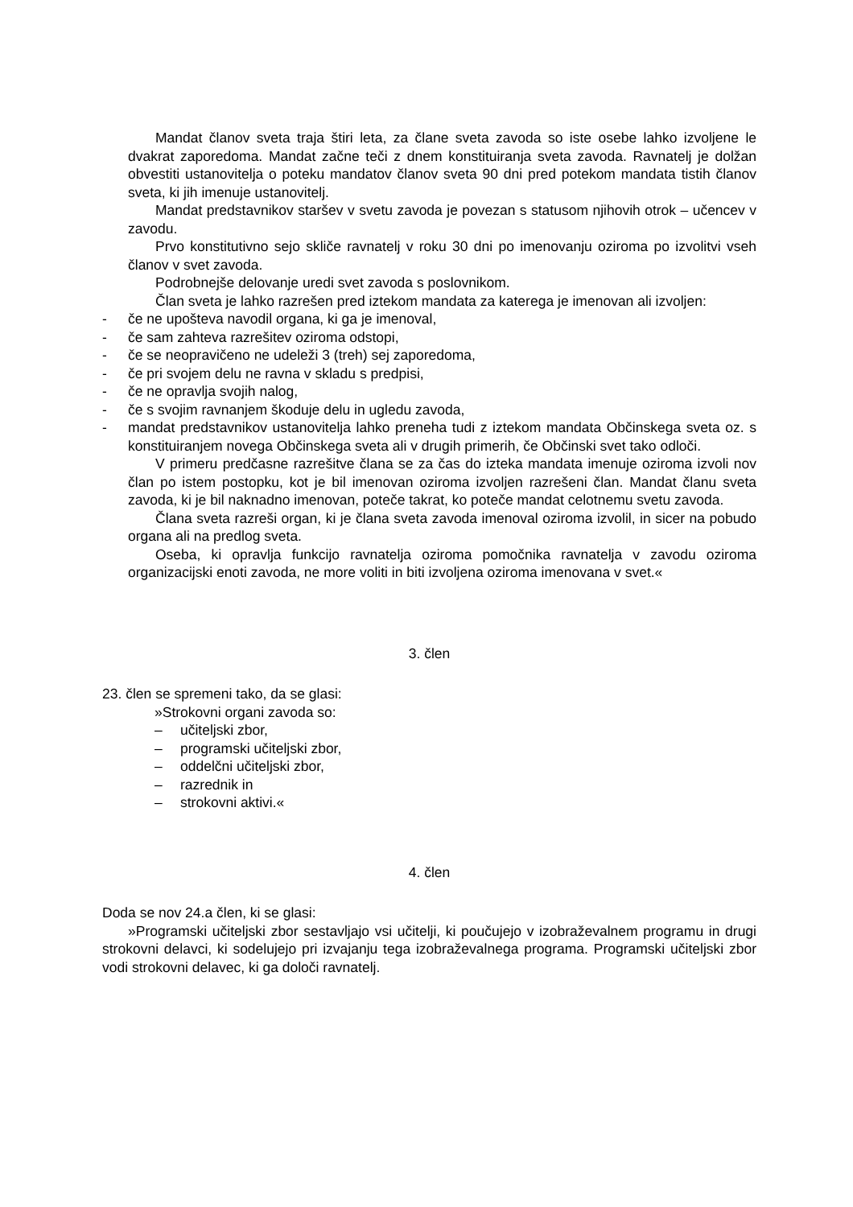Mandat članov sveta traja štiri leta, za člane sveta zavoda so iste osebe lahko izvoljene le dvakrat zaporedoma. Mandat začne teči z dnem konstituiranja sveta zavoda. Ravnatelj je dolžan obvestiti ustanovitelja o poteku mandatov članov sveta 90 dni pred potekom mandata tistih članov sveta, ki jih imenuje ustanovitelj.
Mandat predstavnikov staršev v svetu zavoda je povezan s statusom njihovih otrok – učencev v zavodu.
Prvo konstitutivno sejo skliče ravnatelj v roku 30 dni po imenovanju oziroma po izvolitvi vseh članov v svet zavoda.
Podrobnejše delovanje uredi svet zavoda s poslovnikom.
Član sveta je lahko razrešen pred iztekom mandata za katerega je imenovan ali izvoljen:
- če ne upošteva navodil organa, ki ga je imenoval,
- če sam zahteva razrešitev oziroma odstopi,
- če se neopravičeno ne udeleži 3 (treh) sej zaporedoma,
- če pri svojem delu ne ravna v skladu s predpisi,
- če ne opravlja svojih nalog,
- če s svojim ravnanjem škoduje delu in ugledu zavoda,
- mandat predstavnikov ustanovitelja lahko preneha tudi z iztekom mandata Občinskega sveta oz. s konstituiranjem novega Občinskega sveta ali v drugih primerih, če Občinski svet tako odloči.
V primeru predčasne razrešitve člana se za čas do izteka mandata imenuje oziroma izvoli nov član po istem postopku, kot je bil imenovan oziroma izvoljen razrešeni član. Mandat članu sveta zavoda, ki je bil naknadno imenovan, poteče takrat, ko poteče mandat celotnemu svetu zavoda.
Člana sveta razreši organ, ki je člana sveta zavoda imenoval oziroma izvolil, in sicer na pobudo organa ali na predlog sveta.
Oseba, ki opravlja funkcijo ravnatelja oziroma pomočnika ravnatelja v zavodu oziroma organizacijski enoti zavoda, ne more voliti in biti izvoljena oziroma imenovana v svet.«
3. člen
23. člen se spremeni tako, da se glasi:
»Strokovni organi zavoda so:
– učiteljski zbor,
– programski učiteljski zbor,
– oddelčni učiteljski zbor,
– razrednik in
– strokovni aktivi.«
4. člen
Doda se nov 24.a člen, ki se glasi:
»Programski učiteljski zbor sestavljajo vsi učitelji, ki poučujejo v izobraževalnem programu in drugi strokovni delavci, ki sodelujejo pri izvajanju tega izobraževalnega programa. Programski učiteljski zbor vodi strokovni delavec, ki ga določi ravnatelj.